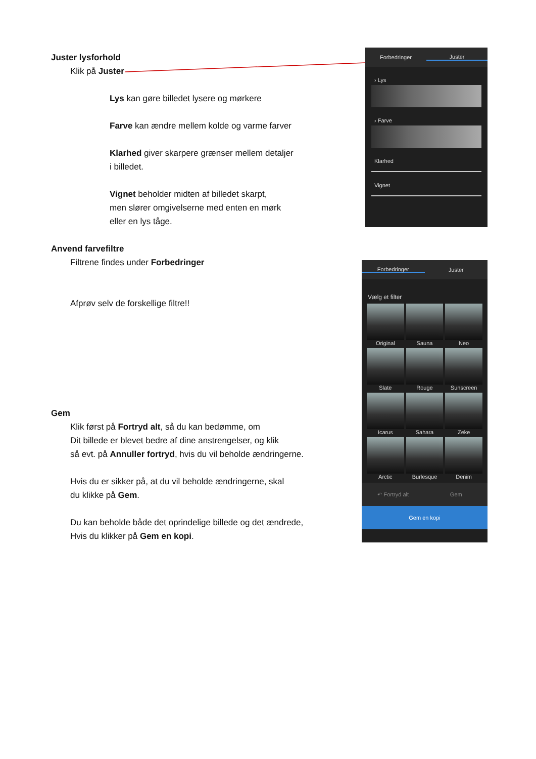Juster lysforhold
Klik på Juster
Lys kan gøre billedet lysere og mørkere
Farve kan ændre mellem kolde og varme farver
Klarhed giver skarpere grænser mellem detaljer
i billedet.
Vignet beholder midten af billedet skarpt,
men slører omgivelserne med enten en mørk
eller en lys tåge.
Anvend farvefiltre
Filtrene findes under Forbedringer
Afprøv selv de forskellige filtre!!
Gem
Klik først på Fortryd alt, så du kan bedømme, om
Dit billede er blevet bedre af dine anstrengelser, og klik
så evt. på Annuller fortryd, hvis du vil beholde ændringerne.
Hvis du er sikker på, at du vil beholde ændringerne, skal
du klikke på Gem.
Du kan beholde både det oprindelige billede og det ændrede,
Hvis du klikker på Gem en kopi.
Forbedringer Juster
› Lys
› Farve
Klarhed
Vignet
Forbedringer Juster
Vælg et filter
Original
Sauna
Neo
Slate
Rouge
Sunscreen
Icarus
Sahara
Zeke
Arctic
Burlesque
Denim
↶ Fortryd alt Gem
Gem en kopi